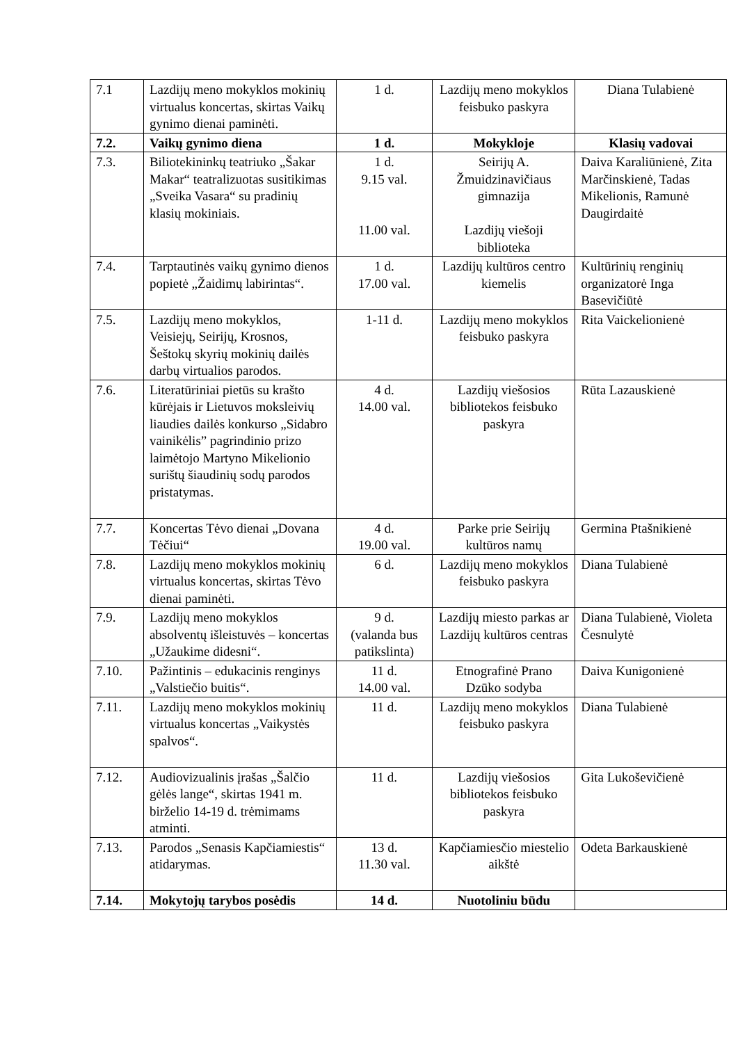| 7.1 | Lazdijų meno mokyklos mokinių virtualus koncertas, skirtas Vaikų gynimo dienai paminėti. | 1 d. | Lazdijų meno mokyklos feisbuko paskyra | Diana Tulabienė |
| 7.2. | Vaikų gynimo diena | 1 d. | Mokykloje | Klasių vadovai |
| 7.3. | Biliotekininkų teatriuko „Šakar Makar“ teatralizuotas susitikimas „Sveika Vasara“ su pradinių klasių mokiniais. | 1 d. 9.15 val. 11.00 val. | Seirijų A. Žmuidzinavičiaus gimnazija Lazdijų viešoji biblioteka | Daiva Karaliūnienė, Zita Marčinskienė, Tadas Mikelionis, Ramunė Daugirdaitė |
| 7.4. | Tarptautinės vaikų gynimo dienos popietė „Žaidimų labirintas“. | 1 d. 17.00 val. | Lazdijų kultūros centro kiemelis | Kultūrinių renginių organizatorė Inga Basevičiūtė |
| 7.5. | Lazdijų meno mokyklos, Veisiejų, Seirijų, Krosnos, Šeštokų skyrių mokinių dailės darbų virtualios parodos. | 1-11 d. | Lazdijų meno mokyklos feisbuko paskyra | Rita Vaickelionienė |
| 7.6. | Literatūriniai pietūs su krašto kūrėjais ir Lietuvos moksleivių liaudies dailės konkurso „Sidabro vainikėlis” pagrindinio prizo laimėtojo Martyno Mikelionio surištų šiaudinių sodų parodos pristatymas. | 4 d. 14.00 val. | Lazdijų viešosios bibliotekos feisbuko paskyra | Rūta Lazauskienė |
| 7.7. | Koncertas Tėvo dienai „Dovana Tėčiui“ | 4 d. 19.00 val. | Parke prie Seirijų kultūros namų | Germina Ptašnikienė |
| 7.8. | Lazdijų meno mokyklos mokinių virtualus koncertas, skirtas Tėvo dienai paminėti. | 6 d. | Lazdijų meno mokyklos feisbuko paskyra | Diana Tulabienė |
| 7.9. | Lazdijų meno mokyklos absolventų išleistuvės – koncertas „Užaukime didesni“. | 9 d. (valanda bus patikslinta) | Lazdijų miesto parkas ar Lazdijų kultūros centras | Diana Tulabienė, Violeta Česnulytė |
| 7.10. | Pažintinis – edukacinis renginys „Valstiečio buitis“. | 11 d. 14.00 val. | Etnografinė Prano Dzūko sodyba | Daiva Kunigonienė |
| 7.11. | Lazdijų meno mokyklos mokinių virtualus koncertas „Vaikystės spalvos“. | 11 d. | Lazdijų meno mokyklos feisbuko paskyra | Diana Tulabienė |
| 7.12. | Audiovizualinis įrašas „Šalčio gėlės lange“, skirtas 1941 m. birželio 14-19 d. trėmimams atminti. | 11 d. | Lazdijų viešosios bibliotekos feisbuko paskyra | Gita Lukoševičienė |
| 7.13. | Parodos „Senasis Kapčiamiestis“ atidarymas. | 13 d. 11.30 val. | Kapčiamiesčio miestelio aikštė | Odeta Barkauskienė |
| 7.14. | Mokytojų tarybos posėdis | 14 d. | Nuotoliniu būdu | |